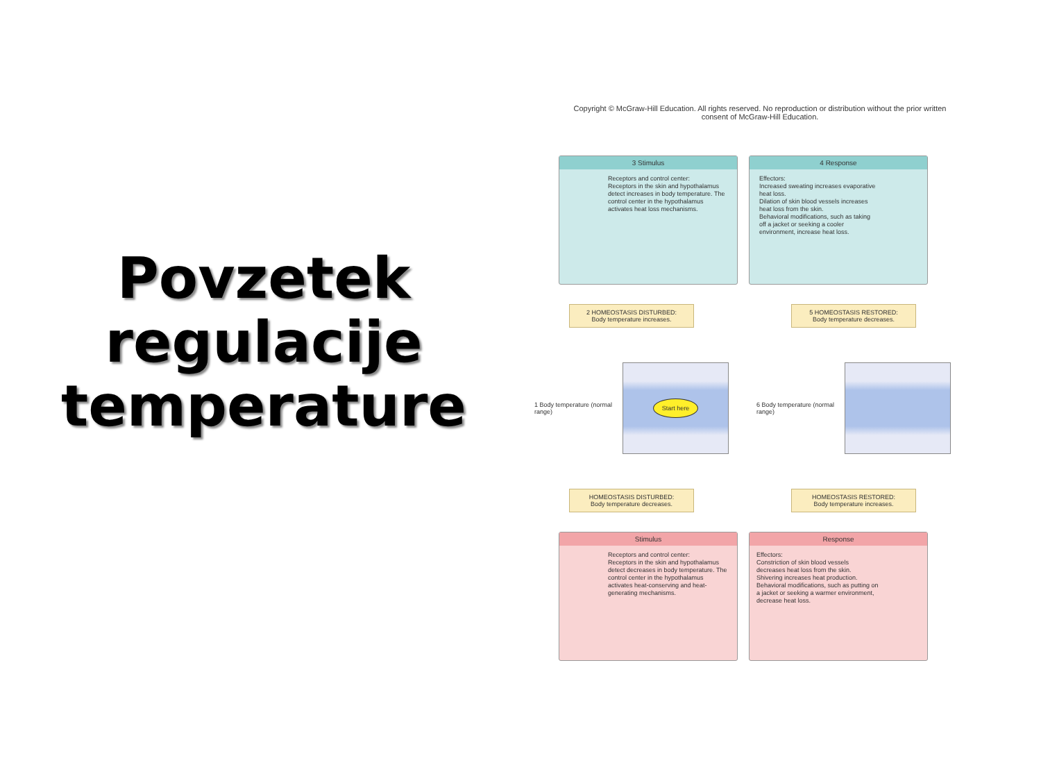Povzetek regulacije temperature
Copyright © McGraw-Hill Education. All rights reserved. No reproduction or distribution without the prior written consent of McGraw-Hill Education.
3 Stimulus
Receptors and control center:
Receptors in the skin and hypothalamus detect increases in body temperature. The control center in the hypothalamus activates heat loss mechanisms.
4 Response
Effectors:
Increased sweating increases evaporative heat loss.
Dilation of skin blood vessels increases heat loss from the skin.
Behavioral modifications, such as taking off a jacket or seeking a cooler environment, increase heat loss.
2 HOMEOSTASIS DISTURBED:
Body temperature increases.
1 Body temperature (normal range)
Start here
HOMEOSTASIS DISTURBED:
Body temperature decreases.
5 HOMEOSTASIS RESTORED:
Body temperature decreases.
6 Body temperature (normal range)
HOMEOSTASIS RESTORED:
Body temperature increases.
Stimulus
Receptors and control center:
Receptors in the skin and hypothalamus detect decreases in body temperature. The control center in the hypothalamus activates heat-conserving and heat-generating mechanisms.
Response
Effectors:
Constriction of skin blood vessels decreases heat loss from the skin.
Shivering increases heat production.
Behavioral modifications, such as putting on a jacket or seeking a warmer environment, decrease heat loss.